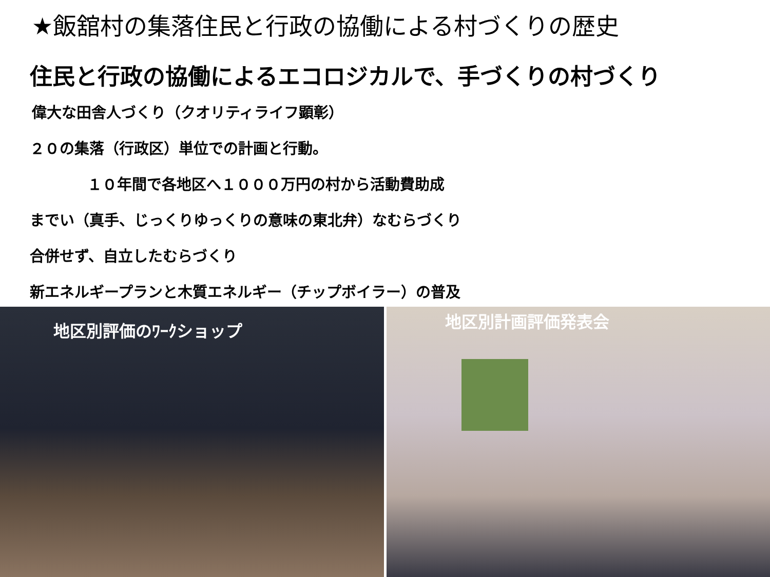★飯舘村の集落住民と行政の協働による村づくりの歴史
住民と行政の協働によるエコロジカルで、手づくりの村づくり
偉大な田舎人づくり（クオリティライフ顕彰）
２０の集落（行政区）単位での計画と行動。
１０年間で各地区へ１０００万円の村から活動費助成
までい（真手、じっくりゆっくりの意味の東北弁）なむらづくり
合併せず、自立したむらづくり
新エネルギープランと木質エネルギー（チップボイラー）の普及
地区別評価のﾜｰｸショップ
地区別計画評価発表会